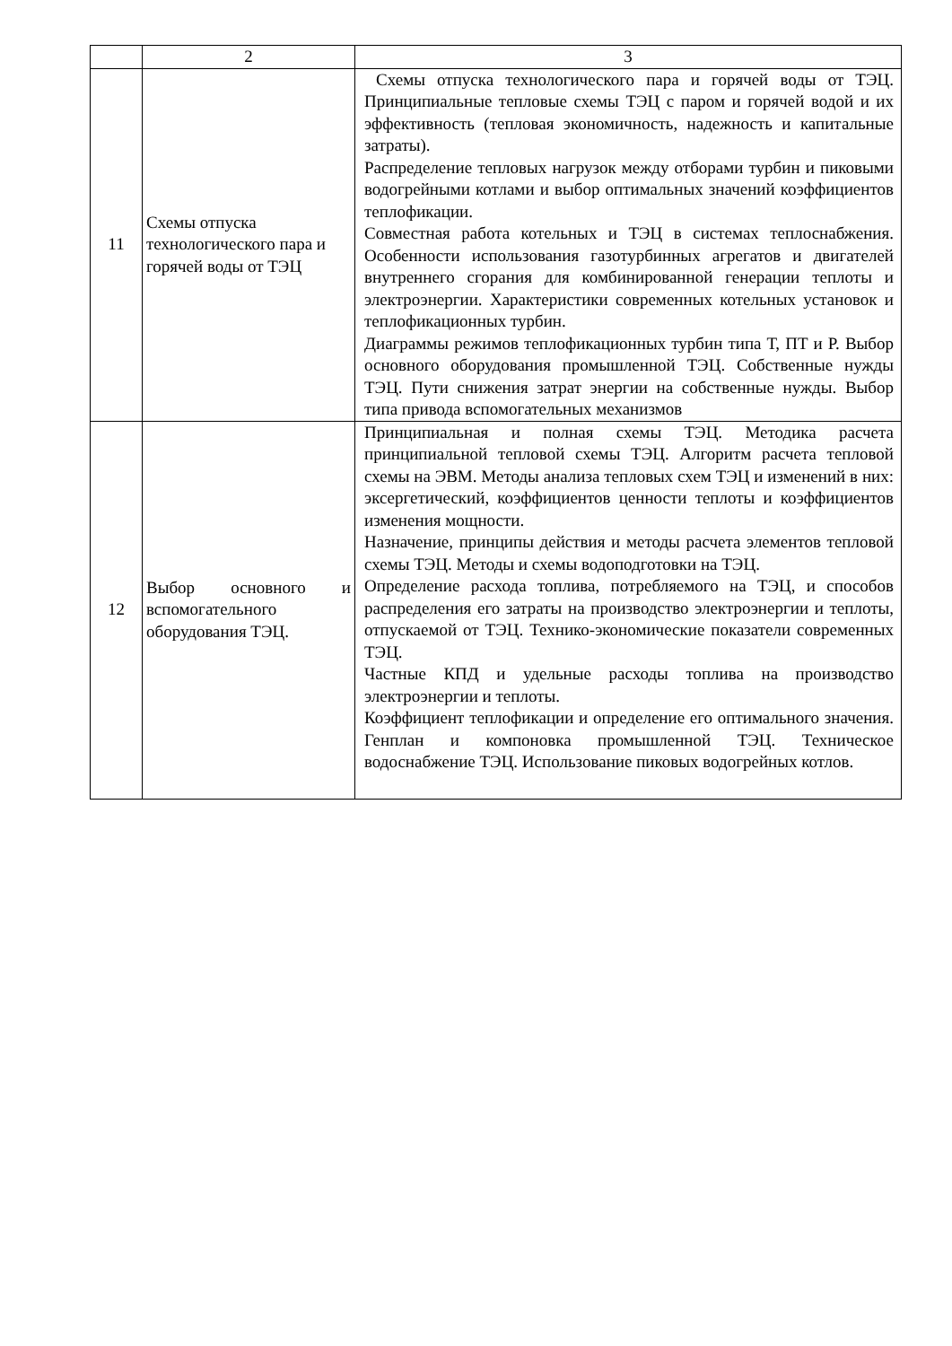| | 2 | 3 |
| 11 | Схемы отпуска технологического пара и горячей воды от ТЭЦ | Схемы отпуска технологического пара и горячей воды от ТЭЦ. Принципиальные тепловые схемы ТЭЦ с паром и горячей водой и их эффективность (тепловая экономичность, надежность и капитальные затраты). Распределение тепловых нагрузок между отборами турбин и пиковыми водогрейными котлами и выбор оптимальных значений коэффициентов теплофикации. Совместная работа котельных и ТЭЦ в системах теплоснабжения. Особенности использования газотурбинных агрегатов и двигателей внутреннего сгорания для комбинированной генерации теплоты и электроэнергии. Характеристики современных котельных установок и теплофикационных турбин. Диаграммы режимов теплофикационных турбин типа Т, ПТ и Р. Выбор основного оборудования промышленной ТЭЦ. Собственные нужды ТЭЦ. Пути снижения затрат энергии на собственные нужды. Выбор типа привода вспомогательных механизмов |
| 12 | Выбор основного и вспомогательного оборудования ТЭЦ. | Принципиальная и полная схемы ТЭЦ. Методика расчета принципиальной тепловой схемы ТЭЦ. Алгоритм расчета тепловой схемы на ЭВМ. Методы анализа тепловых схем ТЭЦ и изменений в них: эксергетический, коэффициентов ценности теплоты и коэффициентов изменения мощности. Назначение, принципы действия и методы расчета элементов тепловой схемы ТЭЦ. Методы и схемы водоподготовки на ТЭЦ. Определение расхода топлива, потребляемого на ТЭЦ, и способов распределения его затраты на производство электроэнергии и теплоты, отпускаемой от ТЭЦ. Технико-экономические показатели современных ТЭЦ. Частные КПД и удельные расходы топлива на производство электроэнергии и теплоты. Коэффициент теплофикации и определение его оптимального значения. Генплан и компоновка промышленной ТЭЦ. Техническое водоснабжение ТЭЦ. Использование пиковых водогрейных котлов. |